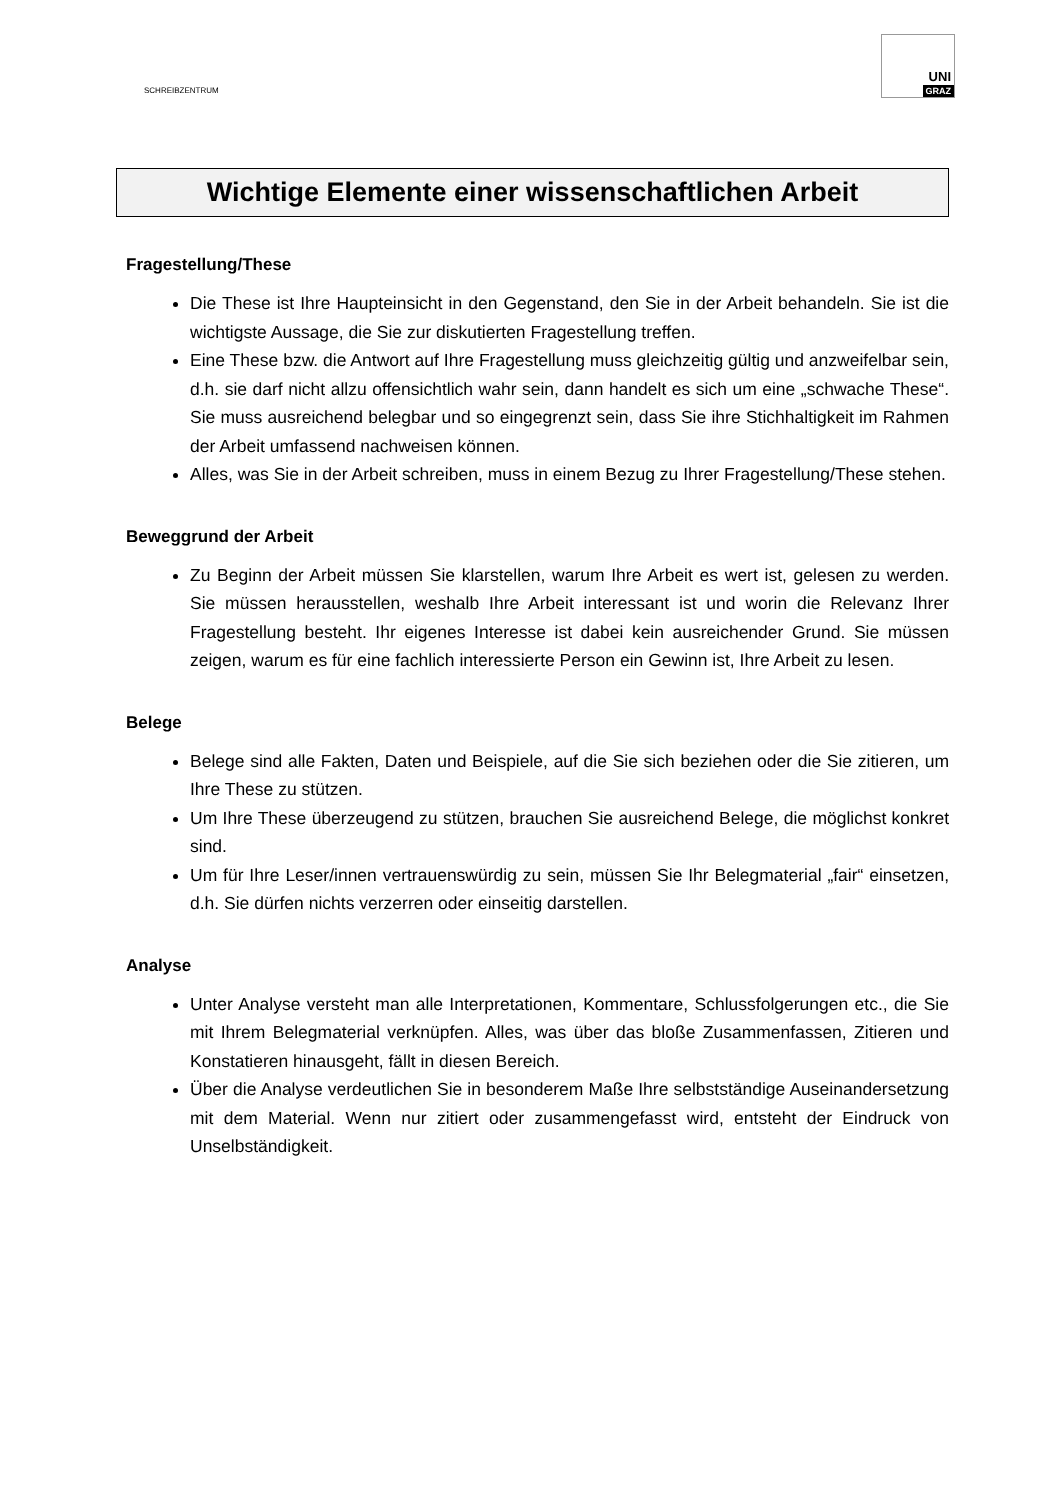SCHREIBZENTRUM
UNI
GRAZ
Wichtige Elemente einer wissenschaftlichen Arbeit
Fragestellung/These
Die These ist Ihre Haupteinsicht in den Gegenstand, den Sie in der Arbeit behandeln. Sie ist die wichtigste Aussage, die Sie zur diskutierten Fragestellung treffen.
Eine These bzw. die Antwort auf Ihre Fragestellung muss gleichzeitig gültig und anzweifelbar sein, d.h. sie darf nicht allzu offensichtlich wahr sein, dann handelt es sich um eine „schwache These“. Sie muss ausreichend belegbar und so eingegrenzt sein, dass Sie ihre Stichhaltigkeit im Rahmen der Arbeit umfassend nachweisen können.
Alles, was Sie in der Arbeit schreiben, muss in einem Bezug zu Ihrer Fragestellung/These stehen.
Beweggrund der Arbeit
Zu Beginn der Arbeit müssen Sie klarstellen, warum Ihre Arbeit es wert ist, gelesen zu werden. Sie müssen herausstellen, weshalb Ihre Arbeit interessant ist und worin die Relevanz Ihrer Fragestellung besteht. Ihr eigenes Interesse ist dabei kein ausreichender Grund. Sie müssen zeigen, warum es für eine fachlich interessierte Person ein Gewinn ist, Ihre Arbeit zu lesen.
Belege
Belege sind alle Fakten, Daten und Beispiele, auf die Sie sich beziehen oder die Sie zitieren, um Ihre These zu stützen.
Um Ihre These überzeugend zu stützen, brauchen Sie ausreichend Belege, die möglichst konkret sind.
Um für Ihre Leser/innen vertrauenswürdig zu sein, müssen Sie Ihr Belegmaterial „fair“ einsetzen, d.h. Sie dürfen nichts verzerren oder einseitig darstellen.
Analyse
Unter Analyse versteht man alle Interpretationen, Kommentare, Schlussfolgerungen etc., die Sie mit Ihrem Belegmaterial verknüpfen. Alles, was über das bloße Zusammenfassen, Zitieren und Konstatieren hinausgeht, fällt in diesen Bereich.
Über die Analyse verdeutlichen Sie in besonderem Maße Ihre selbstständige Auseinandersetzung mit dem Material. Wenn nur zitiert oder zusammengefasst wird, entsteht der Eindruck von Unselbständigkeit.